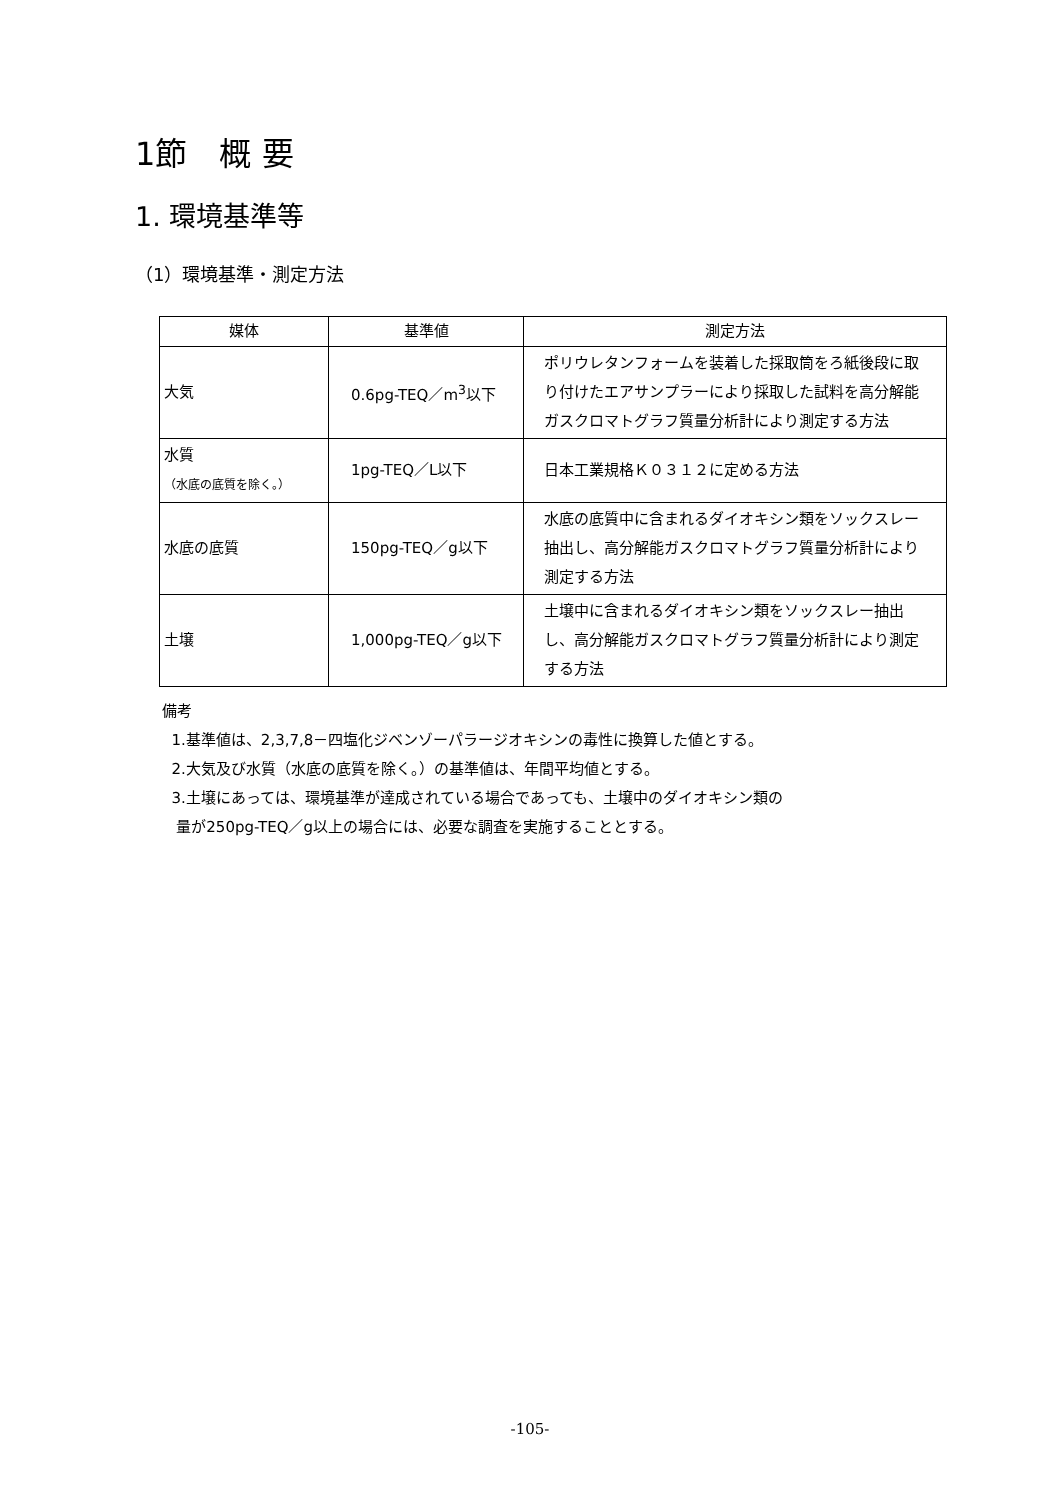1節　概 要
1. 環境基準等
（1）環境基準・測定方法
| 媒体 | 基準値 | 測定方法 |
| --- | --- | --- |
| 大気 | 0.6pg-TEQ／m<sup>3</sup>以下 | ポリウレタンフォームを装着した採取筒をろ紙後段に取り付けたエアサンプラーにより採取した試料を高分解能ガスクロマトグラフ質量分析計により測定する方法 |
| 水質 （水底の底質を除く。） | 1pg-TEQ／L以下 | 日本工業規格Ｋ０３１２に定める方法 |
| 水底の底質 | 150pg-TEQ／g以下 | 水底の底質中に含まれるダイオキシン類をソックスレー抽出し、高分解能ガスクロマトグラフ質量分析計により測定する方法 |
| 土壌 | 1,000pg-TEQ／g以下 | 土壌中に含まれるダイオキシン類をソックスレー抽出し、高分解能ガスクロマトグラフ質量分析計により測定する方法 |
備考
1.基準値は、2,3,7,8－四塩化ジベンゾーパラージオキシンの毒性に換算した値とする。
2.大気及び水質（水底の底質を除く。）の基準値は、年間平均値とする。
3.土壌にあっては、環境基準が達成されている場合であっても、土壌中のダイオキシン類の
量が250pg-TEQ／g以上の場合には、必要な調査を実施することとする。
-105-